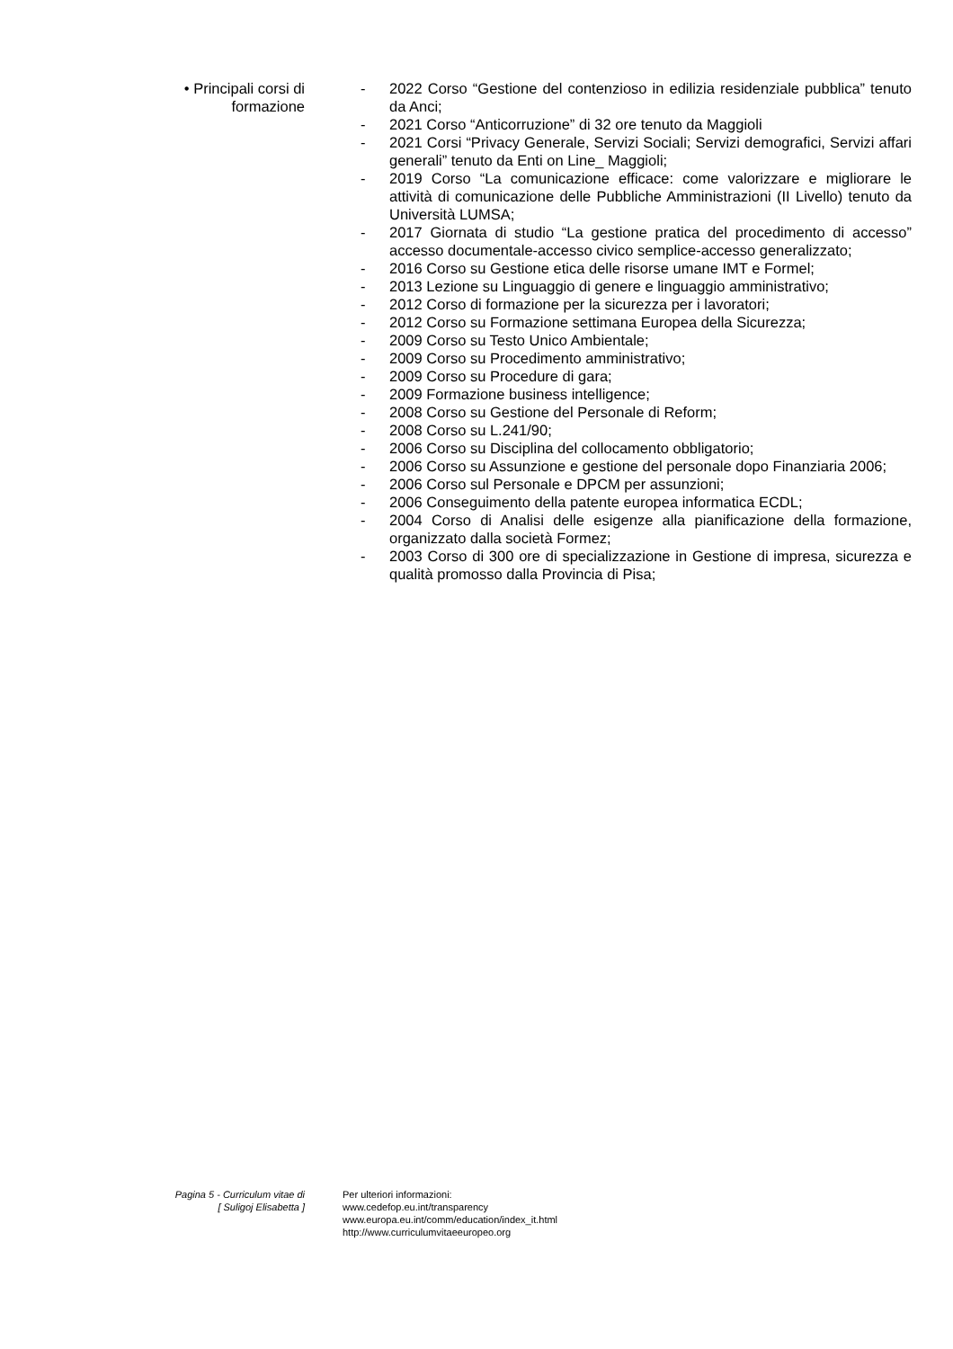• Principali corsi di
formazione
- 2022 Corso “Gestione del contenzioso in edilizia residenziale pubblica” tenuto da Anci;
- 2021 Corso “Anticorruzione” di 32 ore tenuto da Maggioli
- 2021 Corsi “Privacy Generale, Servizi Sociali; Servizi demografici, Servizi affari generali” tenuto da Enti on Line_ Maggioli;
- 2019 Corso “La comunicazione efficace: come valorizzare e migliorare le attività di comunicazione delle Pubbliche Amministrazioni (II Livello) tenuto da Università LUMSA;
- 2017 Giornata di studio “La gestione pratica del procedimento di accesso” accesso documentale-accesso civico semplice-accesso generalizzato;
- 2016 Corso su Gestione etica delle risorse umane IMT e Formel;
- 2013 Lezione su Linguaggio di genere e linguaggio amministrativo;
- 2012 Corso di formazione per la sicurezza per i lavoratori;
- 2012 Corso su Formazione settimana Europea della Sicurezza;
- 2009 Corso su Testo Unico Ambientale;
- 2009 Corso su Procedimento amministrativo;
- 2009 Corso su Procedure di gara;
- 2009 Formazione business intelligence;
- 2008 Corso su Gestione del Personale di Reform;
- 2008 Corso su L.241/90;
- 2006 Corso su Disciplina del collocamento obbligatorio;
- 2006 Corso su Assunzione e gestione del personale dopo Finanziaria 2006;
- 2006 Corso sul Personale e DPCM per assunzioni;
- 2006 Conseguimento della patente europea informatica ECDL;
- 2004 Corso di Analisi delle esigenze alla pianificazione della formazione, organizzato dalla società Formez;
- 2003 Corso di 300 ore di specializzazione in Gestione di impresa, sicurezza e qualità promosso dalla Provincia di Pisa;
Pagina 5 - Curriculum vitae di
[ Suligoj Elisabetta ]
Per ulteriori informazioni:
www.cedefop.eu.int/transparency
www.europa.eu.int/comm/education/index_it.html
http://www.curriculumvitaeeuropeo.org